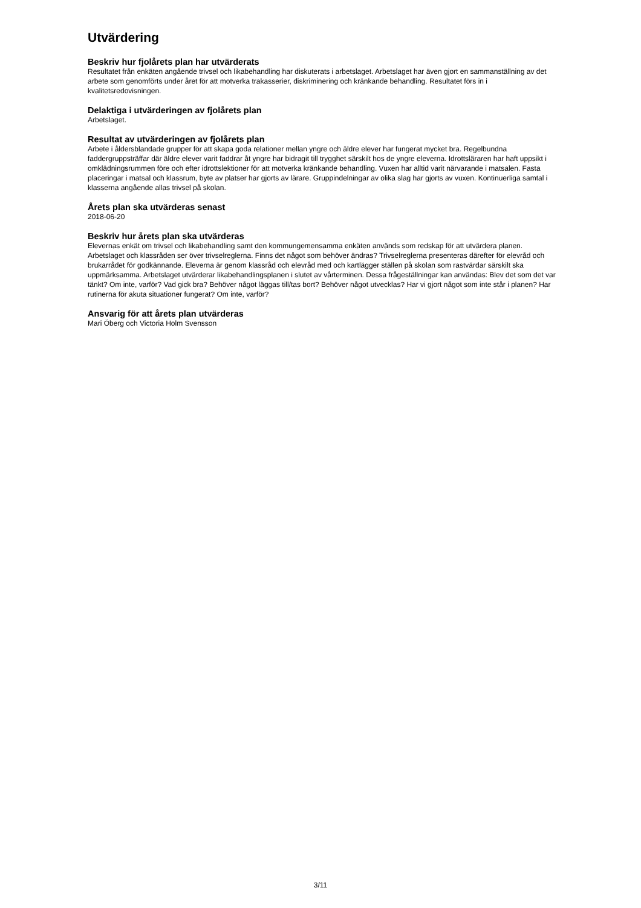Utvärdering
Beskriv hur fjolårets plan har utvärderats
Resultatet från enkäten angående trivsel och likabehandling har diskuterats i arbetslaget. Arbetslaget har även gjort en sammanställning av det arbete som genomförts under året för att motverka trakasserier, diskriminering och kränkande behandling. Resultatet förs in i kvalitetsredovisningen.
Delaktiga i utvärderingen av fjolårets plan
Arbetslaget.
Resultat av utvärderingen av fjolårets plan
Arbete i åldersblandade grupper för att skapa goda relationer mellan yngre och äldre elever har fungerat mycket bra. Regelbundna faddergruppsträffar där äldre elever varit faddrar åt yngre har bidragit till trygghet särskilt hos de yngre eleverna. Idrottsläraren har haft uppsikt i omklädningsrummen före och efter idrottslektioner för att motverka kränkande behandling. Vuxen har alltid varit närvarande i matsalen. Fasta placeringar i matsal och klassrum, byte av platser har gjorts av lärare. Gruppindelningar av olika slag har gjorts av vuxen. Kontinuerliga samtal i klasserna angående allas trivsel på skolan.
Årets plan ska utvärderas senast
2018-06-20
Beskriv hur årets plan ska utvärderas
Elevernas enkät om trivsel och likabehandling samt den kommungemensamma enkäten används som redskap för att utvärdera planen. Arbetslaget och klassråden ser över trivselreglerna. Finns det något som behöver ändras? Trivselreglerna presenteras därefter för elevråd och brukarrådet för godkännande. Eleverna är genom klassråd och elevråd med och kartlägger ställen på skolan som rastvärdar särskilt ska uppmärksamma. Arbetslaget utvärderar likabehandlingsplanen i slutet av vårterminen. Dessa frågeställningar kan användas: Blev det som det var tänkt? Om inte, varför? Vad gick bra? Behöver något läggas till/tas bort? Behöver något utvecklas? Har vi gjort något som inte står i planen? Har rutinerna för akuta situationer fungerat? Om inte, varför?
Ansvarig för att årets plan utvärderas
Mari Öberg och Victoria Holm Svensson
3/11